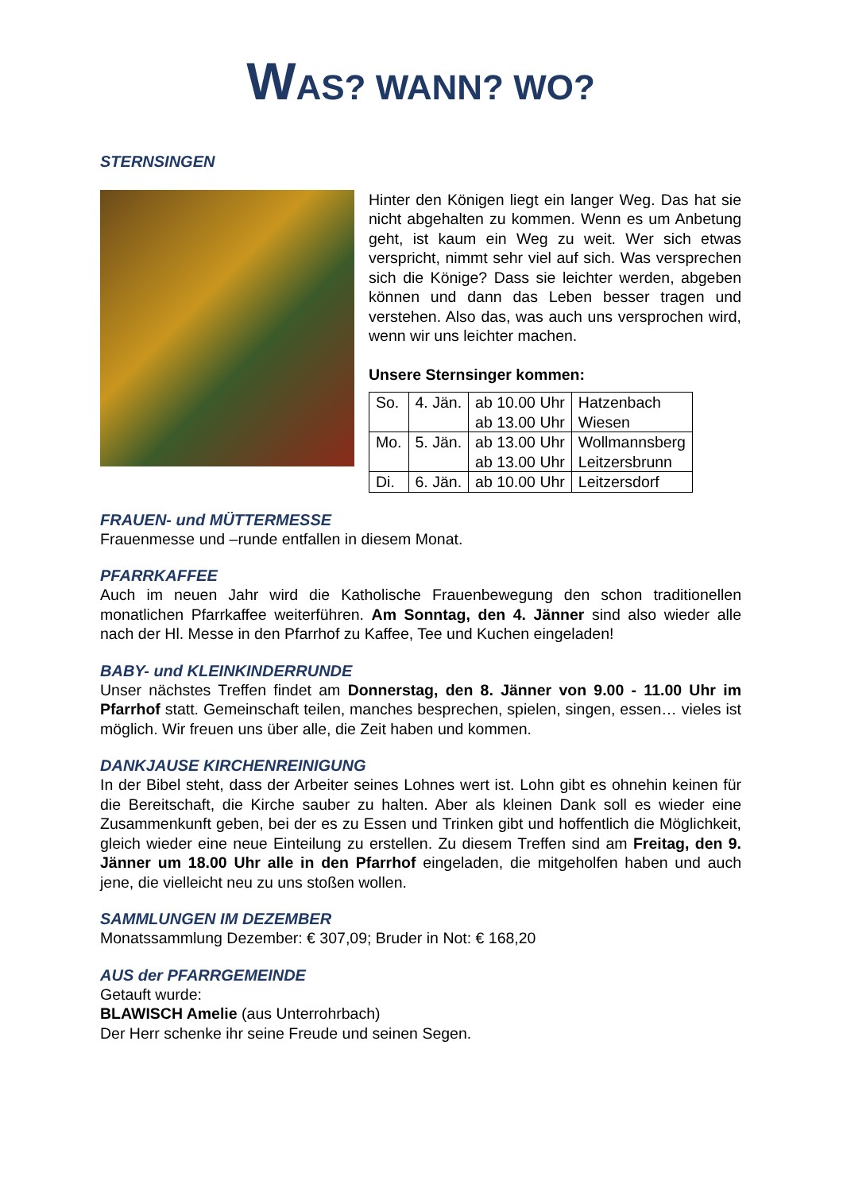WAS? WANN? WO?
STERNSINGEN
Hinter den Königen liegt ein langer Weg. Das hat sie nicht abgehalten zu kommen. Wenn es um Anbetung geht, ist kaum ein Weg zu weit. Wer sich etwas verspricht, nimmt sehr viel auf sich. Was versprechen sich die Könige? Dass sie leichter werden, abgeben können und dann das Leben besser tragen und verstehen. Also das, was auch uns versprochen wird, wenn wir uns leichter machen.
Unsere Sternsinger kommen:
| So. | 4. Jän. | ab 10.00 Uhr ab 13.00 Uhr | Hatzenbach Wiesen |
| Mo. | 5. Jän. | ab 13.00 Uhr ab 13.00 Uhr | Wollmannsberg Leitzersbrunn |
| Di. | 6. Jän. | ab 10.00 Uhr | Leitzersdorf |
FRAUEN- und MÜTTERMESSE
Frauenmesse und –runde entfallen in diesem Monat.
PFARRKAFFEE
Auch im neuen Jahr wird die Katholische Frauenbewegung den schon traditionellen monatlichen Pfarrkaffee weiterführen. Am Sonntag, den 4. Jänner sind also wieder alle nach der Hl. Messe in den Pfarrhof zu Kaffee, Tee und Kuchen eingeladen!
BABY- und KLEINKINDERRUNDE
Unser nächstes Treffen findet am Donnerstag, den 8. Jänner von 9.00 - 11.00 Uhr im Pfarrhof statt. Gemeinschaft teilen, manches besprechen, spielen, singen, essen… vieles ist möglich. Wir freuen uns über alle, die Zeit haben und kommen.
DANKJAUSE KIRCHENREINIGUNG
In der Bibel steht, dass der Arbeiter seines Lohnes wert ist. Lohn gibt es ohnehin keinen für die Bereitschaft, die Kirche sauber zu halten. Aber als kleinen Dank soll es wieder eine Zusammenkunft geben, bei der es zu Essen und Trinken gibt und hoffentlich die Möglichkeit, gleich wieder eine neue Einteilung zu erstellen. Zu diesem Treffen sind am Freitag, den 9. Jänner um 18.00 Uhr alle in den Pfarrhof eingeladen, die mitgeholfen haben und auch jene, die vielleicht neu zu uns stoßen wollen.
SAMMLUNGEN IM DEZEMBER
Monatssammlung Dezember: € 307,09; Bruder in Not: € 168,20
AUS der PFARRGEMEINDE
Getauft wurde:
BLAWISCH Amelie (aus Unterrohrbach)
Der Herr schenke ihr seine Freude und seinen Segen.